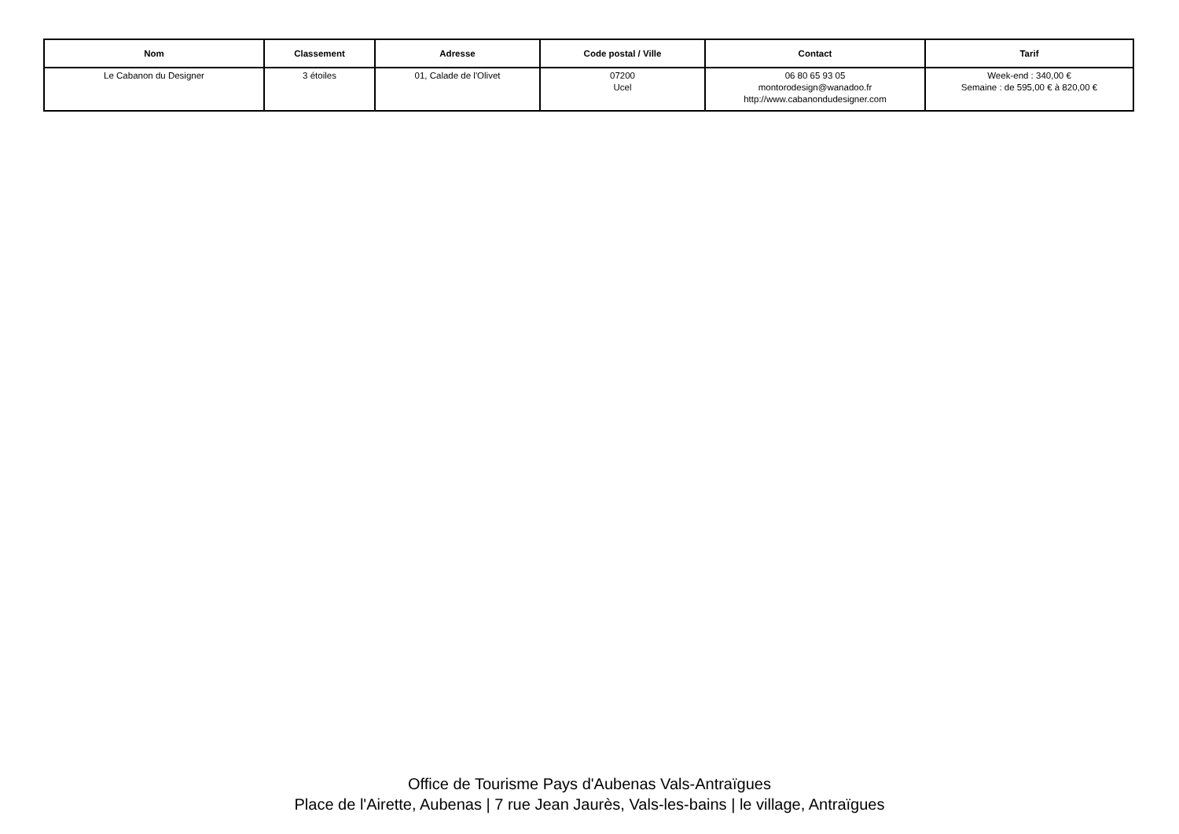| Nom | Classement | Adresse | Code postal / Ville | Contact | Tarif |
| --- | --- | --- | --- | --- | --- |
| Le Cabanon du Designer | 3 étoiles | 01, Calade de l'Olivet | 07200 Ucel | 06 80 65 93 05 montorodesign@wanadoo.fr http://www.cabanondudesigner.com | Week-end : 340,00 € Semaine : de 595,00 € à 820,00 € |
Office de Tourisme Pays d'Aubenas Vals-Antraïgues
Place de l'Airette, Aubenas | 7 rue Jean Jaurès, Vals-les-bains | le village, Antraïgues